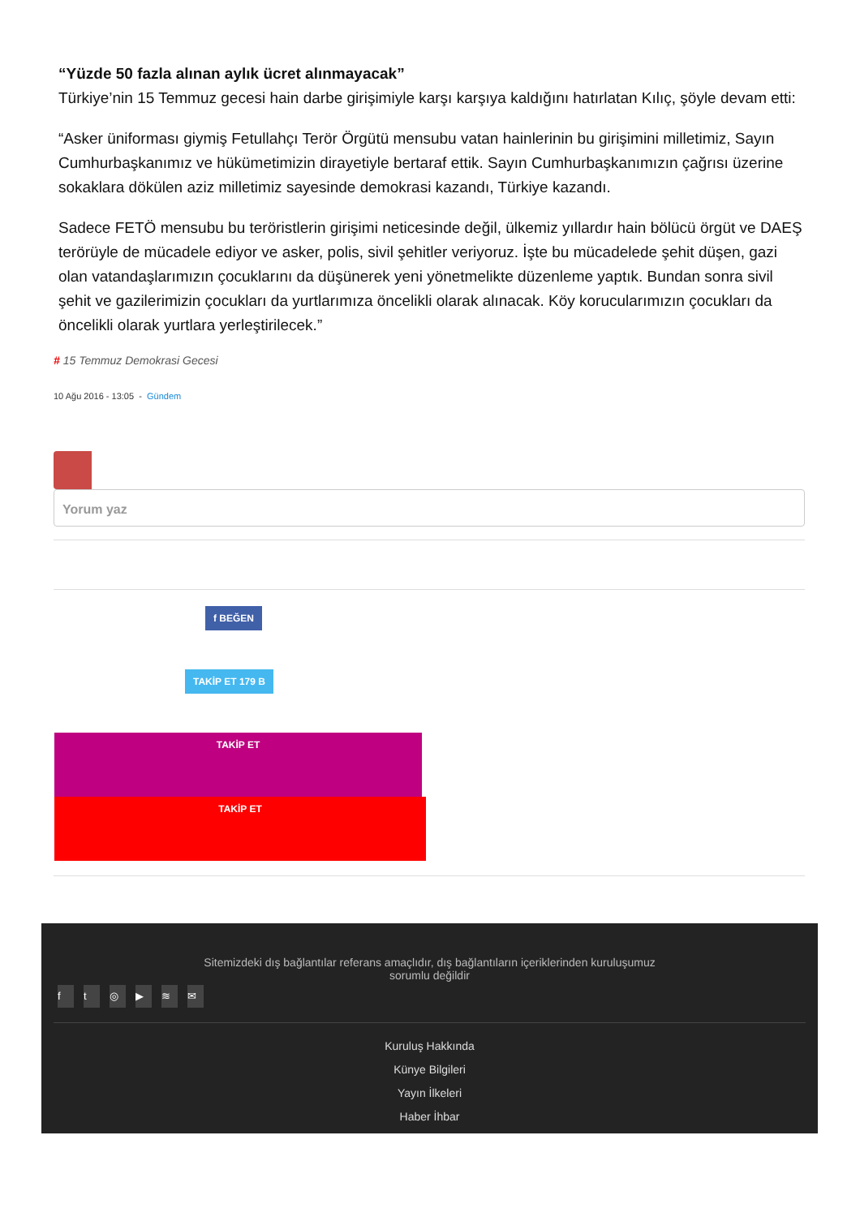“Yüzde 50 fazla alınan aylık ücret alınmayacak”
Türkiye’nin 15 Temmuz gecesi hain darbe girişimiyle karşı karşıya kaldığını hatırlatan Kılıç, şöyle devam etti:
“Asker üniforması giymiş Fetullahçı Terör Örgütü mensubu vatan hainlerinin bu girişimini milletimiz, Sayın Cumhurbaşkanımız ve hükümetimizin dirayetiyle bertaraf ettik. Sayın Cumhurbaşkanımızın çağrısı üzerine sokaklara dökülen aziz milletimiz sayesinde demokrasi kazandı, Türkiye kazandı.
Sadece FETÖ mensubu bu teröristlerin girişimi neticesinde değil, ülkemiz yıllardır hain bölücü örgüt ve DAEŞ terörüyle de mücadele ediyor ve asker, polis, sivil şehitler veriyoruz. İşte bu mücadelede şehit düşen, gazi olan vatandaşlarımızın çocuklarını da düşünerek yeni yönetmelikte düzenleme yaptık. Bundan sonra sivil şehit ve gazilerimizin çocukları da yurtlarımıza öncelikli olarak alınacak. Köy korucularımızın çocukları da öncelikli olarak yurtlara yerleştirilecek.”
# 15 Temmuz Demokrasi Gecesi
10 Ağu 2016 - 13:05 - Gündem
Yorum yaz
f BEĞEN
TAKİP ET 179 B
TAKİP ET
TAKİP ET
Sitemizdeki dış bağlantılar referans amaçlıdır, dış bağlantıların içeriklerinden kuruluşumuz
sorumlu değildir
ft ◎ ▶ ≋ ✉
Kuruluş Hakkında
Künye Bilgileri
Yayın İlkeleri
Haber İhbar